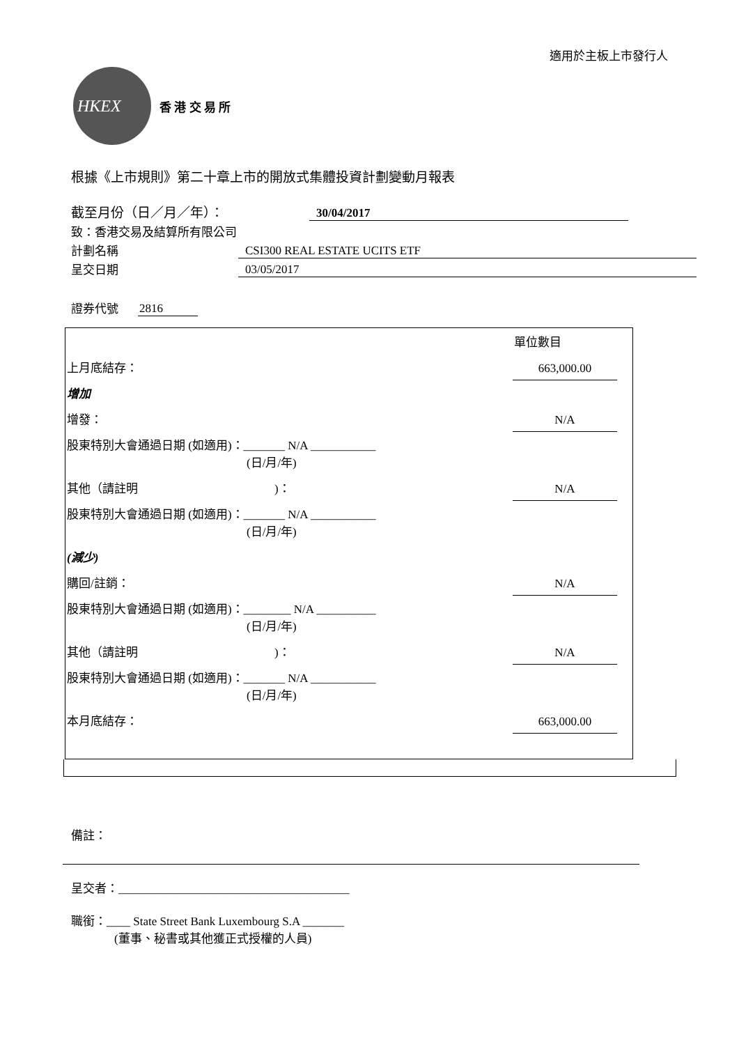適用於主板上市發行人
HKEX
香 港 交 易 所
根據《上市規則》第二十章上市的開放式集體投資計劃變動月報表
截至月份（日／月／年）： 30/04/2017
致：香港交易及結算所有限公司
計劃名稱 CSI300 REAL ESTATE UCITS ETF
呈交日期 03/05/2017
證券代號 2816
| | 單位數目 | |
| 上月底結存： | 663,000.00 | |
| 增加 | | |
| 增發： | N/A | |
| 股東特別大會通過日期 (如適用)：_______ N/A ___________ (日/月/年) | | |
| 其他（請註明 )： | N/A | |
| 股東特別大會通過日期 (如適用)：_______ N/A ___________ (日/月/年) | | |
| (減少) | | |
| 購回/註銷： | N/A | |
| 股東特別大會通過日期 (如適用)：________ N/A __________ (日/月/年) | | |
| 其他（請註明 )： | N/A | |
| 股東特別大會通過日期 (如適用)：_______ N/A ___________ (日/月/年) | | |
| 本月底結存： | 663,000.00 | |
備註：
呈交者：_______________________________________
職銜：____ State Street Bank Luxembourg S.A _______
(董事、秘書或其他獲正式授權的人員)